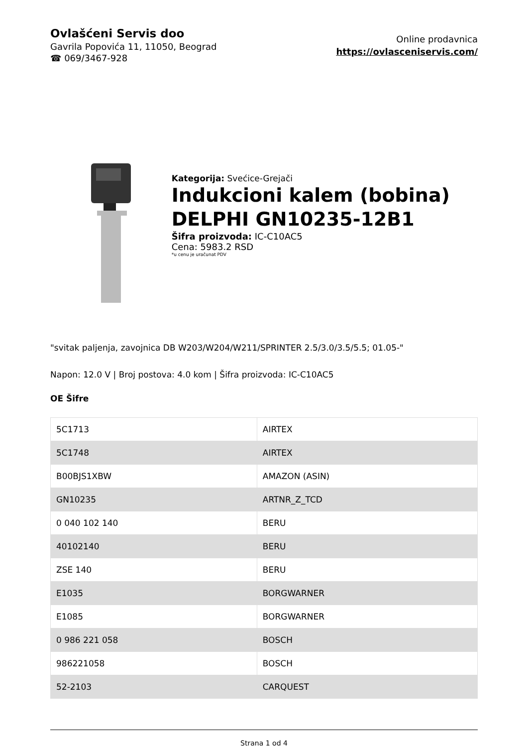Ovlašćeni Servis doo
Gavrila Popovića 11, 11050, Beograd
☎ 069/3467-928
Online prodavnica
https://ovlasceniservis.com/
Kategorija: Svećice-Grejači
Indukcioni kalem (bobina) DELPHI GN10235-12B1
Šifra proizvoda: IC-C10AC5
Cena: 5983.2 RSD
*u cenu je uračunat PDV
"svitak paljenja, zavojnica DB W203/W204/W211/SPRINTER 2.5/3.0/3.5/5.5; 01.05-"
Napon: 12.0 V | Broj postova: 4.0 kom | Šifra proizvoda: IC-C10AC5
OE Šifre
| 5C1713 | AIRTEX |
| 5C1748 | AIRTEX |
| B00BJS1XBW | AMAZON (ASIN) |
| GN10235 | ARTNR_Z_TCD |
| 0 040 102 140 | BERU |
| 40102140 | BERU |
| ZSE 140 | BERU |
| E1035 | BORGWARNER |
| E1085 | BORGWARNER |
| 0 986 221 058 | BOSCH |
| 986221058 | BOSCH |
| 52-2103 | CARQUEST |
Strana 1 od 4